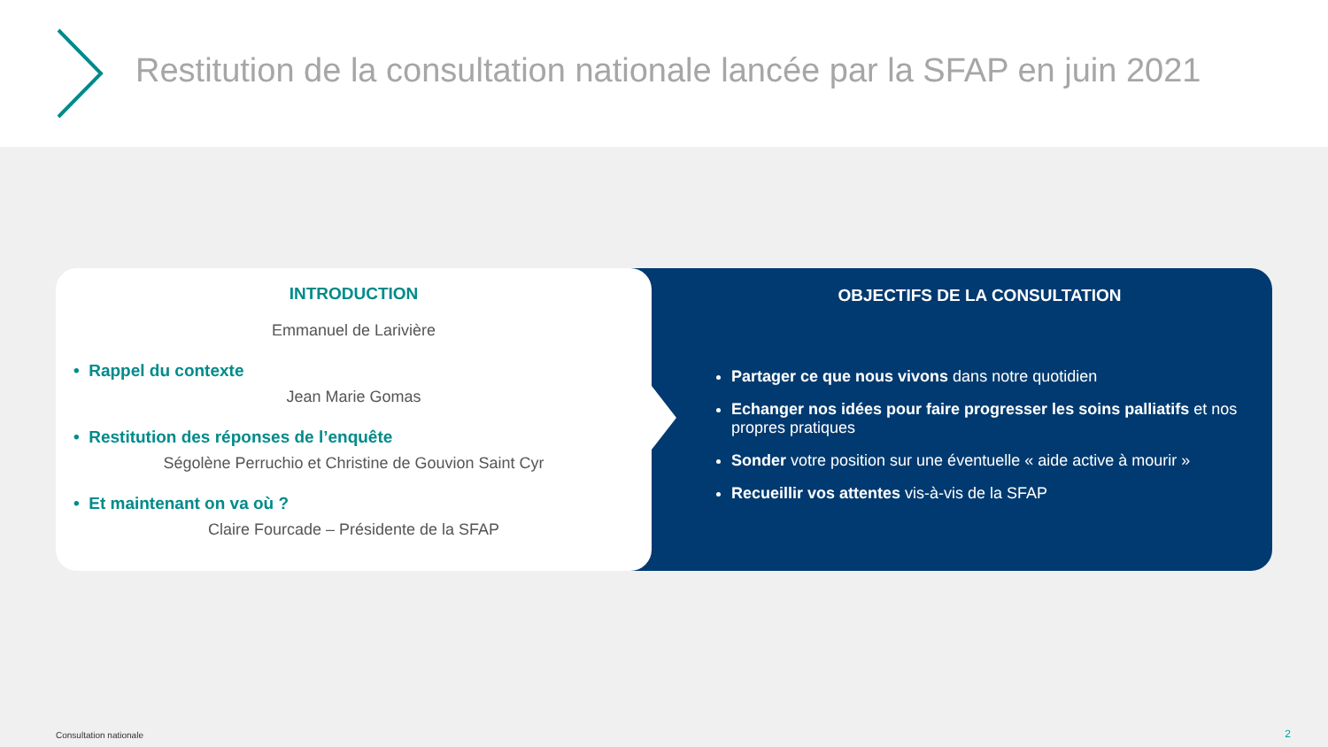Restitution de la consultation nationale lancée par la SFAP en juin 2021
INTRODUCTION
Emmanuel de Larivière
• Rappel du contexte
Jean Marie Gomas
• Restitution des réponses de l’enquête
Ségolène Perruchio et Christine de Gouvion Saint Cyr
• Et maintenant on va où ?
Claire Fourcade – Présidente de la SFAP
OBJECTIFS DE LA CONSULTATION
Partager ce que nous vivons dans notre quotidien
Echanger nos idées pour faire progresser les soins palliatifs et nos propres pratiques
Sonder votre position sur une éventuelle « aide active à mourir »
Recueillir vos attentes vis-à-vis de la SFAP
Consultation nationale 2